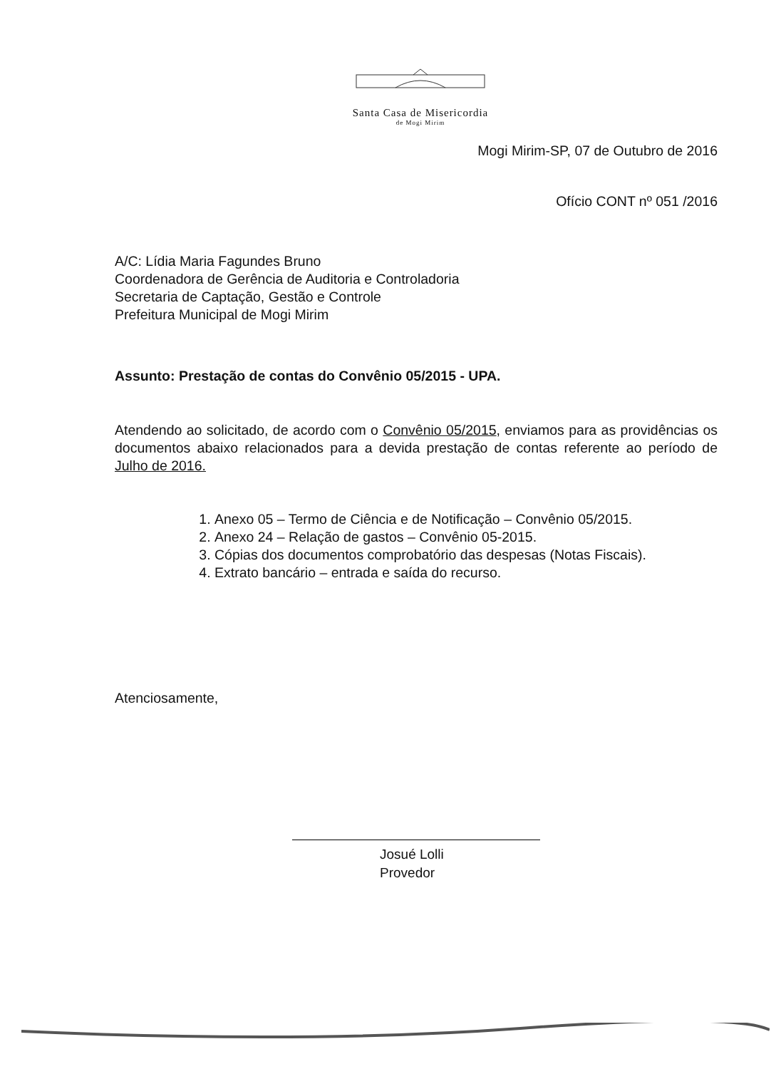Santa Casa de Misericordia
de Mogi Mirim
Mogi Mirim-SP, 07 de Outubro de 2016
Ofício CONT nº 051 /2016
A/C: Lídia Maria Fagundes Bruno
Coordenadora de Gerência de Auditoria e Controladoria
Secretaria de Captação, Gestão e Controle
Prefeitura Municipal de Mogi Mirim
Assunto: Prestação de contas do Convênio 05/2015 - UPA.
Atendendo ao solicitado, de acordo com o Convênio 05/2015, enviamos para as providências os documentos abaixo relacionados para a devida prestação de contas referente ao período de Julho de 2016.
1. Anexo 05 – Termo de Ciência e de Notificação – Convênio 05/2015.
2. Anexo 24 – Relação de gastos – Convênio 05-2015.
3. Cópias dos documentos comprobatório das despesas (Notas Fiscais).
4. Extrato bancário – entrada e saída do recurso.
Atenciosamente,
Josué Lolli
Provedor